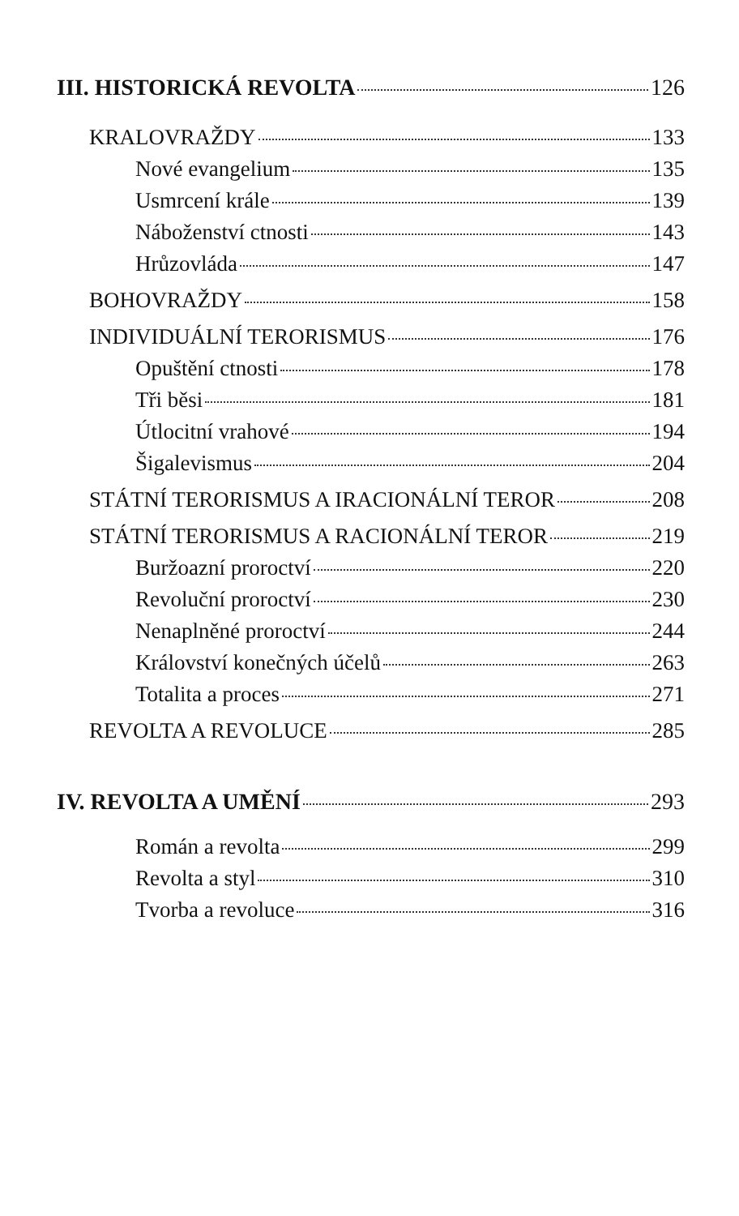III. HISTORICKÁ REVOLTA 126
KRALOVRAŽDY 133
Nové evangelium 135
Usmrcení krále 139
Náboženství ctnosti 143
Hrůzovláda 147
BOHOVRAŽDY 158
INDIVIDUÁLNÍ TERORISMUS 176
Opuštění ctnosti 178
Tři běsi 181
Útlocitní vrahové 194
Šigalevismus 204
STÁTNÍ TERORISMUS A IRACIONÁLNÍ TEROR 208
STÁTNÍ TERORISMUS A RACIONÁLNÍ TEROR 219
Buržoazní proroctví 220
Revoluční proroctví 230
Nenaplněné proroctví 244
Království konečných účelů 263
Totalita a proces 271
REVOLTA A REVOLUCE 285
IV. REVOLTA A UMĚNÍ 293
Román a revolta 299
Revolta a styl 310
Tvorba a revoluce 316